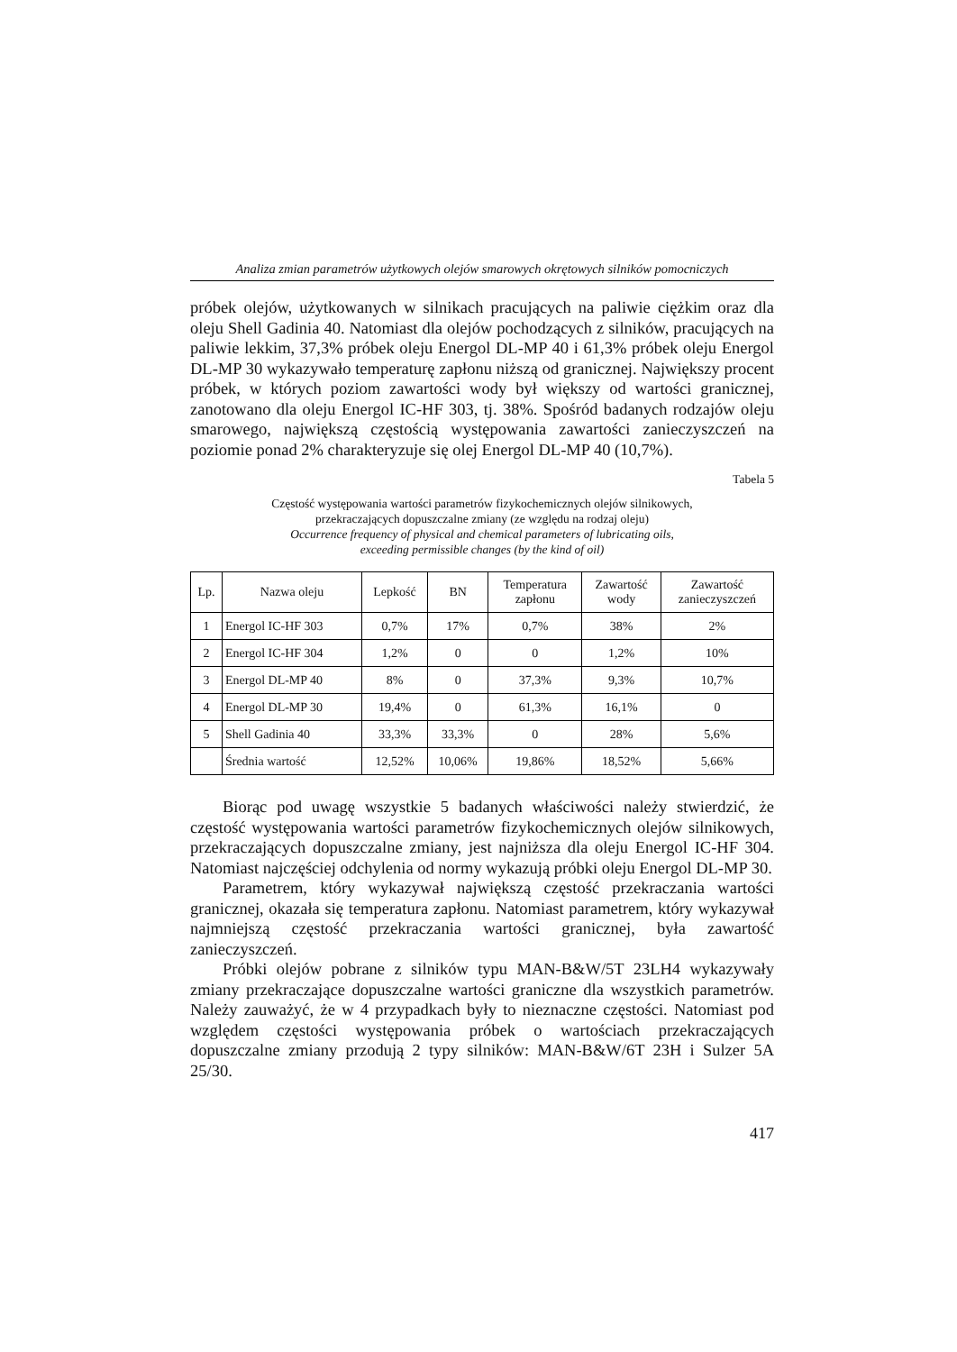Analiza zmian parametrów użytkowych olejów smarowych okrętowych silników pomocniczych
próbek olejów, użytkowanych w silnikach pracujących na paliwie ciężkim oraz dla oleju Shell Gadinia 40. Natomiast dla olejów pochodzących z silników, pracujących na paliwie lekkim, 37,3% próbek oleju Energol DL-MP 40 i 61,3% próbek oleju Energol DL-MP 30 wykazywało temperaturę zapłonu niższą od granicznej. Największy procent próbek, w których poziom zawartości wody był większy od wartości granicznej, zanotowano dla oleju Energol IC-HF 303, tj. 38%. Spośród badanych rodzajów oleju smarowego, największą częstością występowania zawartości zanieczyszczeń na poziomie ponad 2% charakteryzuje się olej Energol DL-MP 40 (10,7%).
Tabela 5
Częstość występowania wartości parametrów fizykochemicznych olejów silnikowych,
przekraczających dopuszczalne zmiany (ze względu na rodzaj oleju)
Occurrence frequency of physical and chemical parameters of lubricating oils,
exceeding permissible changes (by the kind of oil)
| Lp. | Nazwa oleju | Lepkość | BN | Temperatura zapłonu | Zawartość wody | Zawartość zanieczyszczeń |
| --- | --- | --- | --- | --- | --- | --- |
| 1 | Energol IC-HF 303 | 0,7% | 17% | 0,7% | 38% | 2% |
| 2 | Energol IC-HF 304 | 1,2% | 0 | 0 | 1,2% | 10% |
| 3 | Energol DL-MP 40 | 8% | 0 | 37,3% | 9,3% | 10,7% |
| 4 | Energol DL-MP 30 | 19,4% | 0 | 61,3% | 16,1% | 0 |
| 5 | Shell Gadinia 40 | 33,3% | 33,3% | 0 | 28% | 5,6% |
| | Średnia wartość | 12,52% | 10,06% | 19,86% | 18,52% | 5,66% |
Biorąc pod uwagę wszystkie 5 badanych właściwości należy stwierdzić, że częstość występowania wartości parametrów fizykochemicznych olejów silnikowych, przekraczających dopuszczalne zmiany, jest najniższa dla oleju Energol IC-HF 304. Natomiast najczęściej odchylenia od normy wykazują próbki oleju Energol DL-MP 30.
Parametrem, który wykazywał największą częstość przekraczania wartości granicznej, okazała się temperatura zapłonu. Natomiast parametrem, który wykazywał najmniejszą częstość przekraczania wartości granicznej, była zawartość zanieczyszczeń.
Próbki olejów pobrane z silników typu MAN-B&W/5T 23LH4 wykazywały zmiany przekraczające dopuszczalne wartości graniczne dla wszystkich parametrów. Należy zauważyć, że w 4 przypadkach były to nieznaczne częstości. Natomiast pod względem częstości występowania próbek o wartościach przekraczających dopuszczalne zmiany przodują 2 typy silników: MAN-B&W/6T 23H i Sulzer 5A 25/30.
417